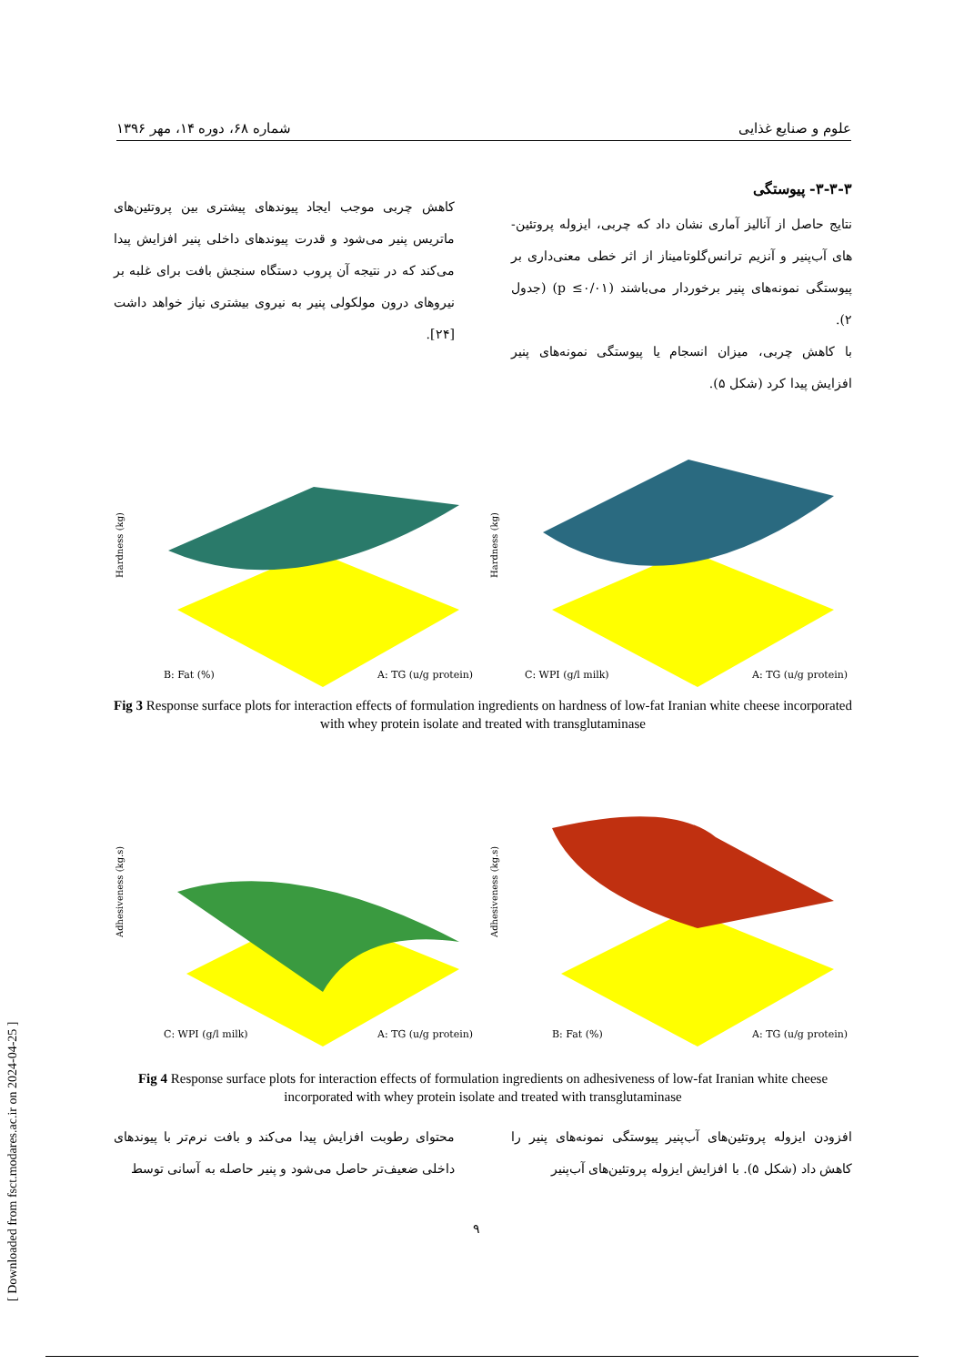علوم و صنایع غذایی شماره ۶۸، دوره ۱۴، مهر ۱۳۹۶
۳-۳-۳- پیوستگی
نتایج حاصل از آنالیز آماری نشان داد که چربی، ایزوله پروتئین-های آب‌پنیر و آنزیم ترانس‌گلوتامیناز از اثر خطی معنی‌داری بر پیوستگی نمونه‌های پنیر برخوردار می‌باشند (p ≤۰/۰۱) (جدول ۲).
با کاهش چربی، میزان انسجام یا پیوستگی نمونه‌های پنیر افزایش پیدا کرد (شکل ۵).
کاهش چربی موجب ایجاد پیوندهای پیشتری بین پروتئین‌های ماتریس پنیر می‌شود و قدرت پیوندهای داخلی پنیر افزایش پیدا می‌کند که در نتیجه آن پروب دستگاه سنجش بافت برای غلبه بر نیروهای درون مولکولی پنیر به نیروی بیشتری نیاز خواهد داشت [۲۴].
Hardness (kg)
B: Fat (%)
A: TG (u/g protein)
Hardness (kg)
C: WPI (g/l milk)
A: TG (u/g protein)
Fig 3 Response surface plots for interaction effects of formulation ingredients on hardness of low-fat Iranian white cheese incorporated with whey protein isolate and treated with transglutaminase
Adhesiveness (kg.s)
C: WPI (g/l milk)
A: TG (u/g protein)
Adhesiveness (kg.s)
B: Fat (%)
A: TG (u/g protein)
Fig 4 Response surface plots for interaction effects of formulation ingredients on adhesiveness of low-fat Iranian white cheese incorporated with whey protein isolate and treated with transglutaminase
افزودن ایزوله پروتئین‌های آب‌پنیر پیوستگی نمونه‌های پنیر را کاهش داد (شکل ۵). با افزایش ایزوله پروتئین‌های آب‌پنیر
محتوای رطوبت افزایش پیدا می‌کند و بافت نرم‌تر با پیوندهای داخلی ضعیف‌تر حاصل می‌شود و پنیر حاصله به آسانی توسط
۹
[ Downloaded from fsct.modares.ac.ir on 2024-04-25 ]